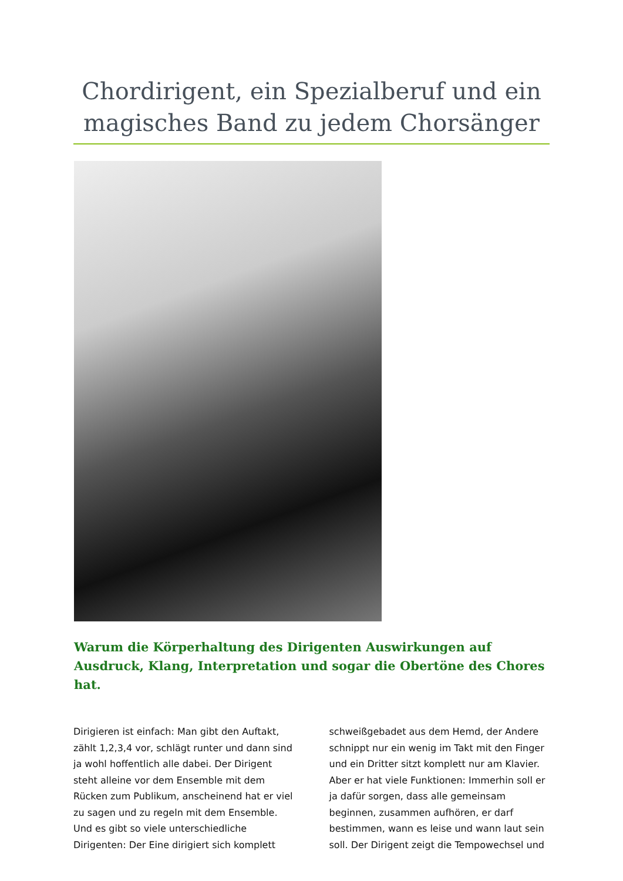Chordirigent, ein Spezialberuf und ein magisches Band zu jedem Chorsänger
Warum die Körperhaltung des Dirigenten Auswirkungen auf Ausdruck, Klang, Interpretation und sogar die Obertöne des Chores hat.
Dirigieren ist einfach: Man gibt den Auftakt, zählt 1,2,3,4 vor, schlägt runter und dann sind ja wohl hoffentlich alle dabei. Der Dirigent steht alleine vor dem Ensemble mit dem Rücken zum Publikum, anscheinend hat er viel zu sagen und zu regeln mit dem Ensemble. Und es gibt so viele unterschiedliche Dirigenten: Der Eine dirigiert sich komplett schweißgebadet aus dem Hemd, der Andere schnippt nur ein wenig im Takt mit den Finger und ein Dritter sitzt komplett nur am Klavier. Aber er hat viele Funktionen: Immerhin soll er ja dafür sorgen, dass alle gemeinsam beginnen, zusammen aufhören, er darf bestimmen, wann es leise und wann laut sein soll. Der Dirigent zeigt die Tempowechsel und